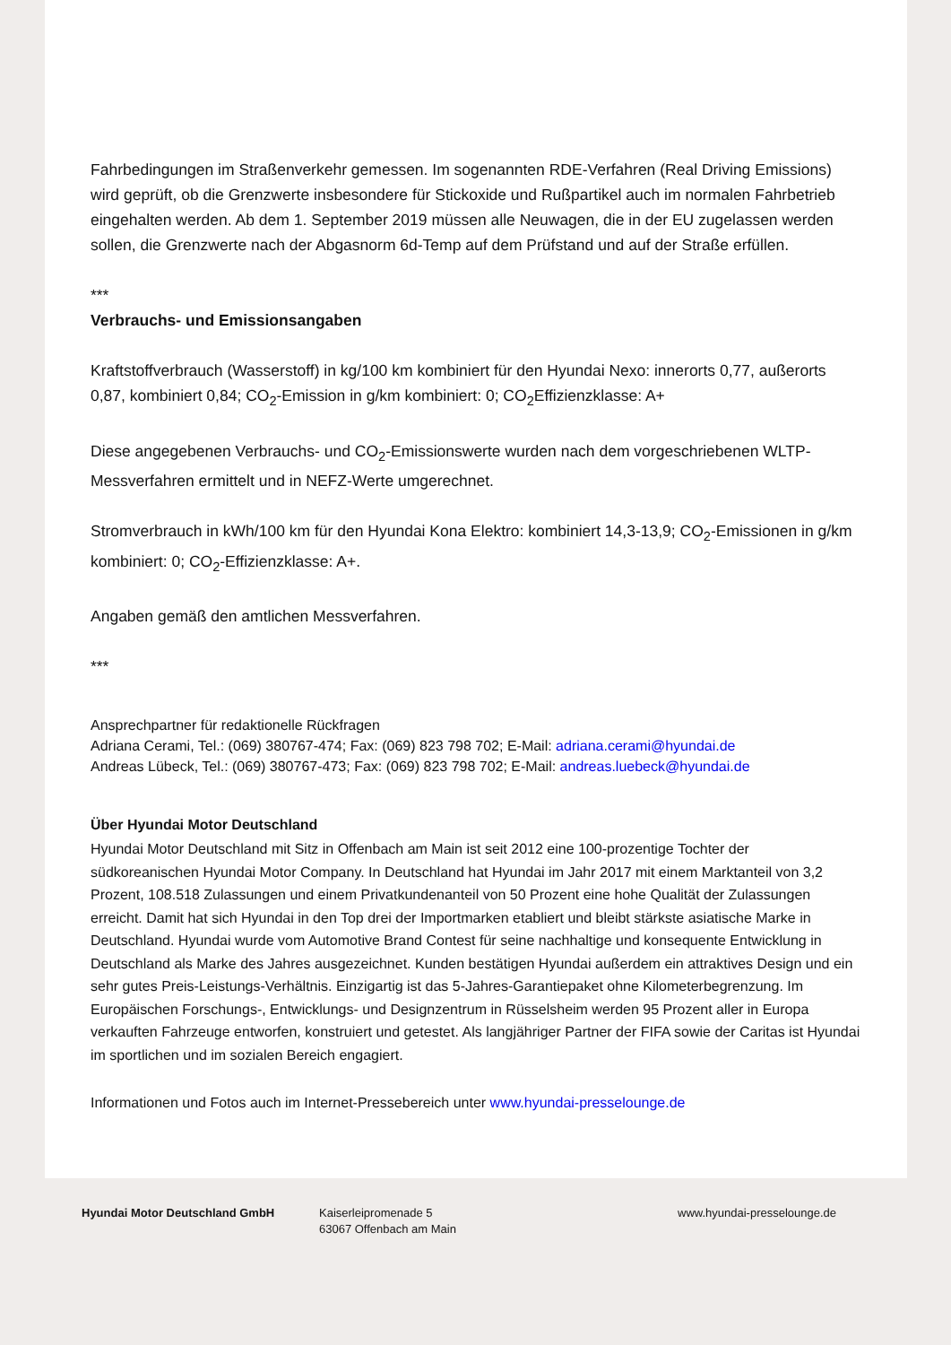Fahrbedingungen im Straßenverkehr gemessen. Im sogenannten RDE-Verfahren (Real Driving Emissions) wird geprüft, ob die Grenzwerte insbesondere für Stickoxide und Rußpartikel auch im normalen Fahrbetrieb eingehalten werden. Ab dem 1. September 2019 müssen alle Neuwagen, die in der EU zugelassen werden sollen, die Grenzwerte nach der Abgasnorm 6d-Temp auf dem Prüfstand und auf der Straße erfüllen.
***
Verbrauchs- und Emissionsangaben
Kraftstoffverbrauch (Wasserstoff) in kg/100 km kombiniert für den Hyundai Nexo: innerorts 0,77, außerorts 0,87, kombiniert 0,84; CO<sub>2</sub>-Emission in g/km kombiniert: 0; CO<sub>2</sub>Effizienzklasse: A+
Diese angegebenen Verbrauchs- und CO<sub>2</sub>-Emissionswerte wurden nach dem vorgeschriebenen WLTP-Messverfahren ermittelt und in NEFZ-Werte umgerechnet.
Stromverbrauch in kWh/100 km für den Hyundai Kona Elektro: kombiniert 14,3-13,9; CO<sub>2</sub>-Emissionen in g/km kombiniert: 0; CO<sub>2</sub>-Effizienzklasse: A+.
Angaben gemäß den amtlichen Messverfahren.
***
Ansprechpartner für redaktionelle Rückfragen
Adriana Cerami, Tel.: (069) 380767-474; Fax: (069) 823 798 702; E-Mail: adriana.cerami@hyundai.de
Andreas Lübeck, Tel.: (069) 380767-473; Fax: (069) 823 798 702; E-Mail: andreas.luebeck@hyundai.de
Über Hyundai Motor Deutschland
Hyundai Motor Deutschland mit Sitz in Offenbach am Main ist seit 2012 eine 100-prozentige Tochter der südkoreanischen Hyundai Motor Company. In Deutschland hat Hyundai im Jahr 2017 mit einem Marktanteil von 3,2 Prozent, 108.518 Zulassungen und einem Privatkundenanteil von 50 Prozent eine hohe Qualität der Zulassungen erreicht. Damit hat sich Hyundai in den Top drei der Importmarken etabliert und bleibt stärkste asiatische Marke in Deutschland. Hyundai wurde vom Automotive Brand Contest für seine nachhaltige und konsequente Entwicklung in Deutschland als Marke des Jahres ausgezeichnet. Kunden bestätigen Hyundai außerdem ein attraktives Design und ein sehr gutes Preis-Leistungs-Verhältnis. Einzigartig ist das 5-Jahres-Garantiepaket ohne Kilometerbegrenzung. Im Europäischen Forschungs-, Entwicklungs- und Designzentrum in Rüsselsheim werden 95 Prozent aller in Europa verkauften Fahrzeuge entworfen, konstruiert und getestet. Als langjähriger Partner der FIFA sowie der Caritas ist Hyundai im sportlichen und im sozialen Bereich engagiert.
Informationen und Fotos auch im Internet-Pressebereich unter www.hyundai-presselounge.de
Hyundai Motor Deutschland GmbH Kaiserleipromenade 5
63067 Offenbach am Main
www.hyundai-presselounge.de